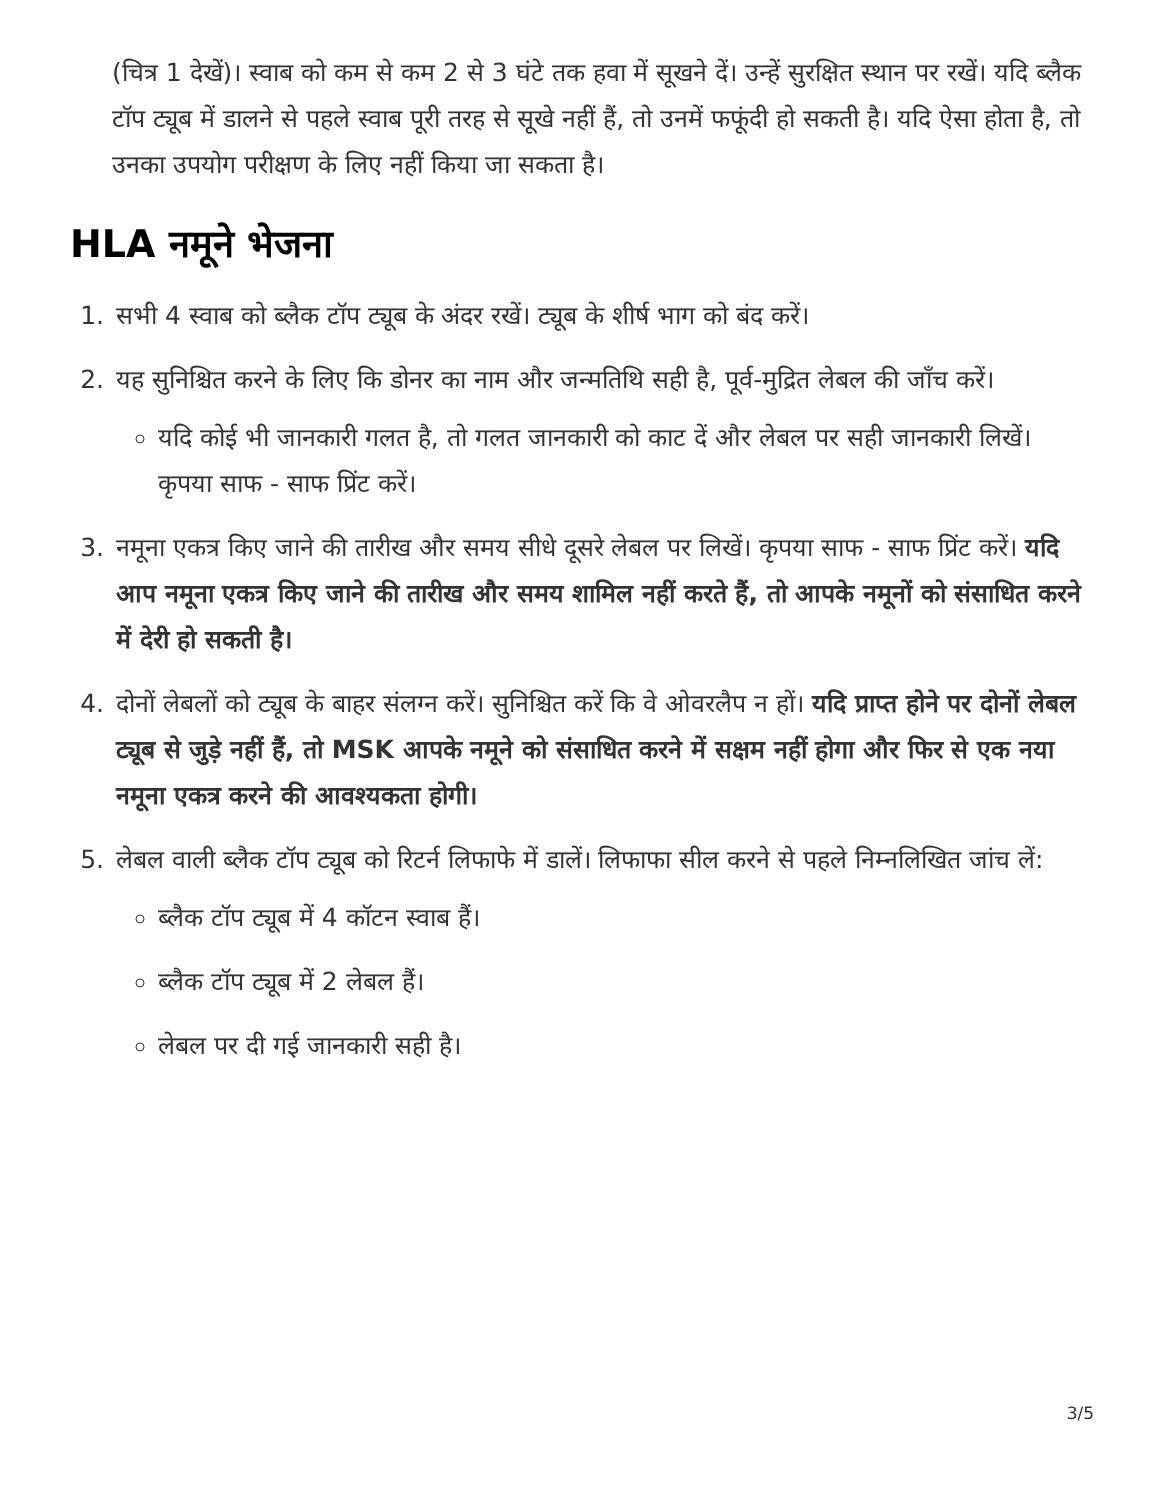(चित्र 1 देखें)। स्वाब को कम से कम 2 से 3 घंटे तक हवा में सूखने दें। उन्हें सुरक्षित स्थान पर रखें। यदि ब्लैक टॉप ट्यूब में डालने से पहले स्वाब पूरी तरह से सूखे नहीं हैं, तो उनमें फफूंदी हो सकती है। यदि ऐसा होता है, तो उनका उपयोग परीक्षण के लिए नहीं किया जा सकता है।
HLA नमूने भेजना
1. सभी 4 स्वाब को ब्लैक टॉप ट्यूब के अंदर रखें। ट्यूब के शीर्ष भाग को बंद करें।
2. यह सुनिश्चित करने के लिए कि डोनर का नाम और जन्मतिथि सही है, पूर्व-मुद्रित लेबल की जाँच करें।
यदि कोई भी जानकारी गलत है, तो गलत जानकारी को काट दें और लेबल पर सही जानकारी लिखें। कृपया साफ - साफ प्रिंट करें।
3. नमूना एकत्र किए जाने की तारीख और समय सीधे दूसरे लेबल पर लिखें। कृपया साफ - साफ प्रिंट करें। यदि आप नमूना एकत्र किए जाने की तारीख और समय शामिल नहीं करते हैं, तो आपके नमूनों को संसाधित करने में देरी हो सकती है।
4. दोनों लेबलों को ट्यूब के बाहर संलग्न करें। सुनिश्चित करें कि वे ओवरलैप न हों। यदि प्राप्त होने पर दोनों लेबल ट्यूब से जुड़े नहीं हैं, तो MSK आपके नमूने को संसाधित करने में सक्षम नहीं होगा और फिर से एक नया नमूना एकत्र करने की आवश्यकता होगी।
5. लेबल वाली ब्लैक टॉप ट्यूब को रिटर्न लिफाफे में डालें। लिफाफा सील करने से पहले निम्नलिखित जांच लें:
ब्लैक टॉप ट्यूब में 4 कॉटन स्वाब हैं।
ब्लैक टॉप ट्यूब में 2 लेबल हैं।
लेबल पर दी गई जानकारी सही है।
3/5